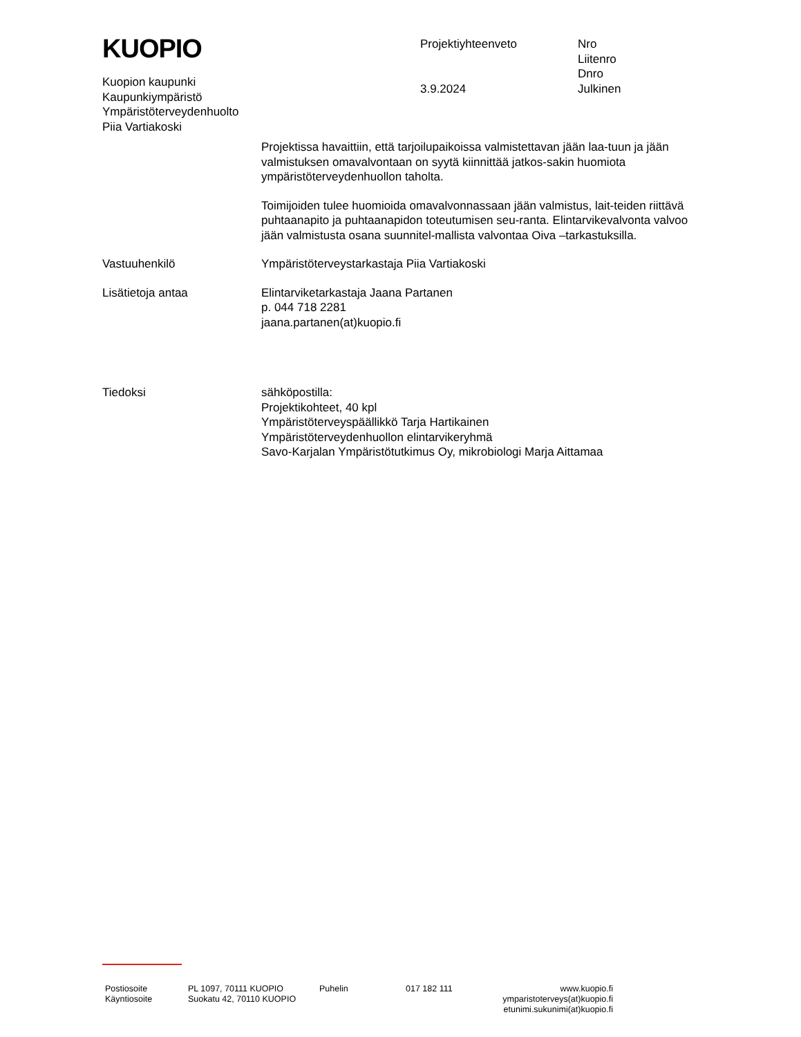KUOPIO
Kuopion kaupunki
Kaupunkiympäristö
Ympäristöterveydenhuolto
Piia Vartiakoski
Projektiyhteenveto
3.9.2024
Nro
Liitenro
Dnro
Julkinen
Projektissa havaittiin, että tarjoilupaikoissa valmistettavan jään laa-tuun ja jään valmistuksen omavalvontaan on syytä kiinnittää jatkos-sakin huomiota ympäristöterveydenhuollon taholta.
Toimijoiden tulee huomioida omavalvonnassaan jään valmistus, lait-teiden riittävä puhtaanapito ja puhtaanapidon toteutumisen seu-ranta. Elintarvikevalvonta valvoo jään valmistusta osana suunnitel-mallista valvontaa Oiva –tarkastuksilla.
Vastuuhenkilö Ympäristöterveystarkastaja Piia Vartiakoski
Lisätietoja antaa Elintarviketarkastaja Jaana Partanen
p. 044 718 2281
jaana.partanen(at)kuopio.fi
Tiedoksi sähköpostilla:
Projektikohteet, 40 kpl
Ympäristöterveyspäällikkö Tarja Hartikainen
Ympäristöterveydenhuollon elintarvikeryhmä
Savo-Karjalan Ympäristötutkimus Oy, mikrobiologi Marja Aittamaa
Postiosoite
Käyntiosoite
PL 1097, 70111 KUOPIO
Suokatu 42, 70110 KUOPIO
Puhelin 017 182 111 www.kuopio.fi
ymparistoterveys(at)kuopio.fi
etunimi.sukunimi(at)kuopio.fi